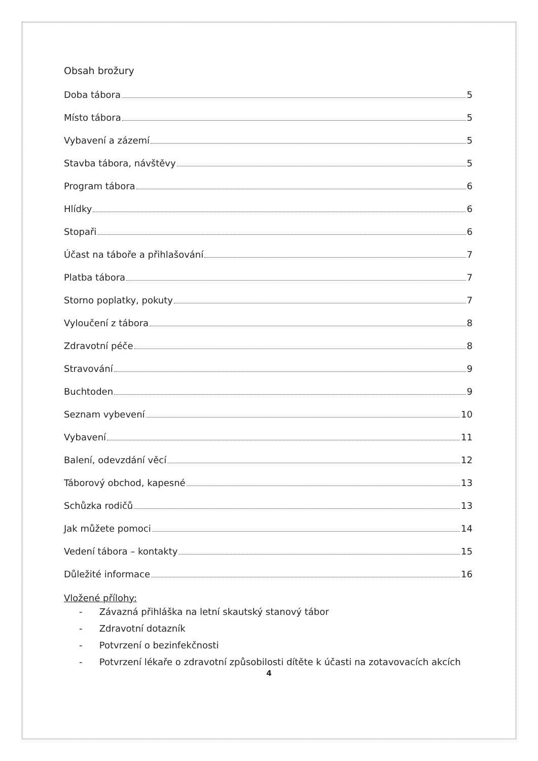Obsah brožury
Doba tábora 5
Místo tábora 5
Vybavení a zázemí 5
Stavba tábora, návštěvy 5
Program tábora 6
Hlídky 6
Stopaři 6
Účast na táboře a přihlašování 7
Platba tábora 7
Storno poplatky, pokuty 7
Vyloučení z tábora 8
Zdravotní péče 8
Stravování 9
Buchtoden 9
Seznam vybevení 10
Vybavení 11
Balení, odevzdání věcí 12
Táborový obchod, kapesné 13
Schůzka rodičů 13
Jak můžete pomoci 14
Vedení tábora – kontakty 15
Důležité informace 16
Vložené přílohy:
- Závazná přihláška na letní skautský stanový tábor
- Zdravotní dotazník
- Potvrzení o bezinfekčnosti
- Potvrzení lékaře o zdravotní způsobilosti dítěte k účasti na zotavovacích akcích
4